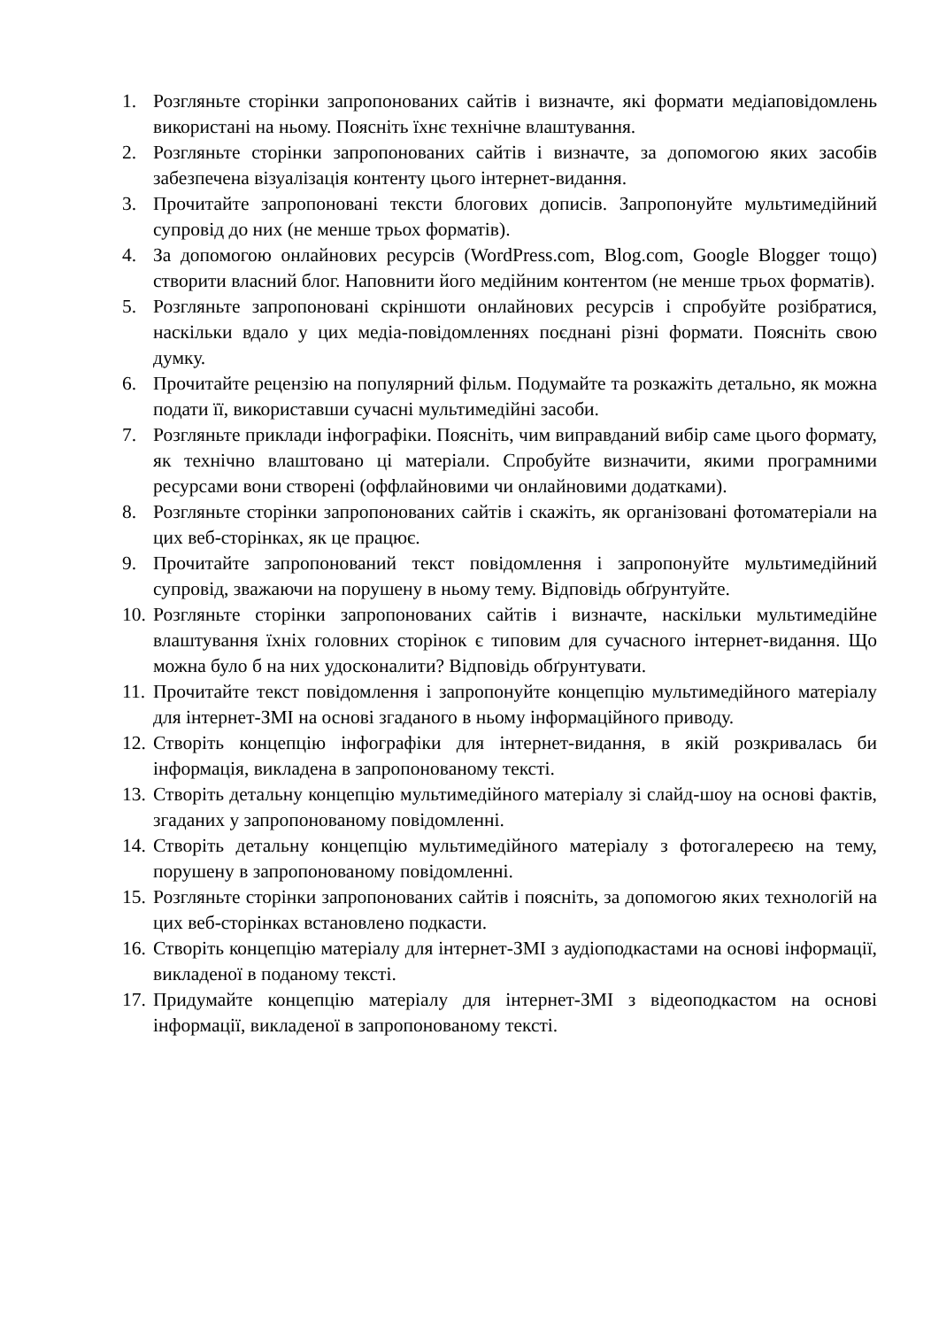1. Розгляньте сторінки запропонованих сайтів і визначте, які формати медіаповідомлень використані на ньому. Поясніть їхнє технічне влаштування.
2. Розгляньте сторінки запропонованих сайтів і визначте, за допомогою яких засобів забезпечена візуалізація контенту цього інтернет-видання.
3. Прочитайте запропоновані тексти блогових дописів. Запропонуйте мультимедійний супровід до них (не менше трьох форматів).
4. За допомогою онлайнових ресурсів (WordPress.com, Blog.com, Google Blogger тощо) створити власний блог. Наповнити його медійним контентом (не менше трьох форматів).
5. Розгляньте запропоновані скріншоти онлайнових ресурсів і спробуйте розібратися, наскільки вдало у цих медіа-повідомленнях поєднані різні формати. Поясніть свою думку.
6. Прочитайте рецензію на популярний фільм. Подумайте та розкажіть детально, як можна подати її, використавши сучасні мультимедійні засоби.
7. Розгляньте приклади інфографіки. Поясніть, чим виправданий вибір саме цього формату, як технічно влаштовано ці матеріали. Спробуйте визначити, якими програмними ресурсами вони створені (оффлайновими чи онлайновими додатками).
8. Розгляньте сторінки запропонованих сайтів і скажіть, як організовані фотоматеріали на цих веб-сторінках, як це працює.
9. Прочитайте запропонований текст повідомлення і запропонуйте мультимедійний супровід, зважаючи на порушену в ньому тему. Відповідь обґрунтуйте.
10. Розгляньте сторінки запропонованих сайтів і визначте, наскільки мультимедійне влаштування їхніх головних сторінок є типовим для сучасного інтернет-видання. Що можна було б на них удосконалити? Відповідь обґрунтувати.
11. Прочитайте текст повідомлення і запропонуйте концепцію мультимедійного матеріалу для інтернет-ЗМІ на основі згаданого в ньому інформаційного приводу.
12. Створіть концепцію інфографіки для інтернет-видання, в якій розкривалась би інформація, викладена в запропонованому тексті.
13. Створіть детальну концепцію мультимедійного матеріалу зі слайд-шоу на основі фактів, згаданих у запропонованому повідомленні.
14. Створіть детальну концепцію мультимедійного матеріалу з фотогалереєю на тему, порушену в запропонованому повідомленні.
15. Розгляньте сторінки запропонованих сайтів і поясніть, за допомогою яких технологій на цих веб-сторінках встановлено подкасти.
16. Створіть концепцію матеріалу для інтернет-ЗМІ з аудіоподкастами на основі інформації, викладеної в поданому тексті.
17. Придумайте концепцію матеріалу для інтернет-ЗМІ з відеоподкастом на основі інформації, викладеної в запропонованому тексті.